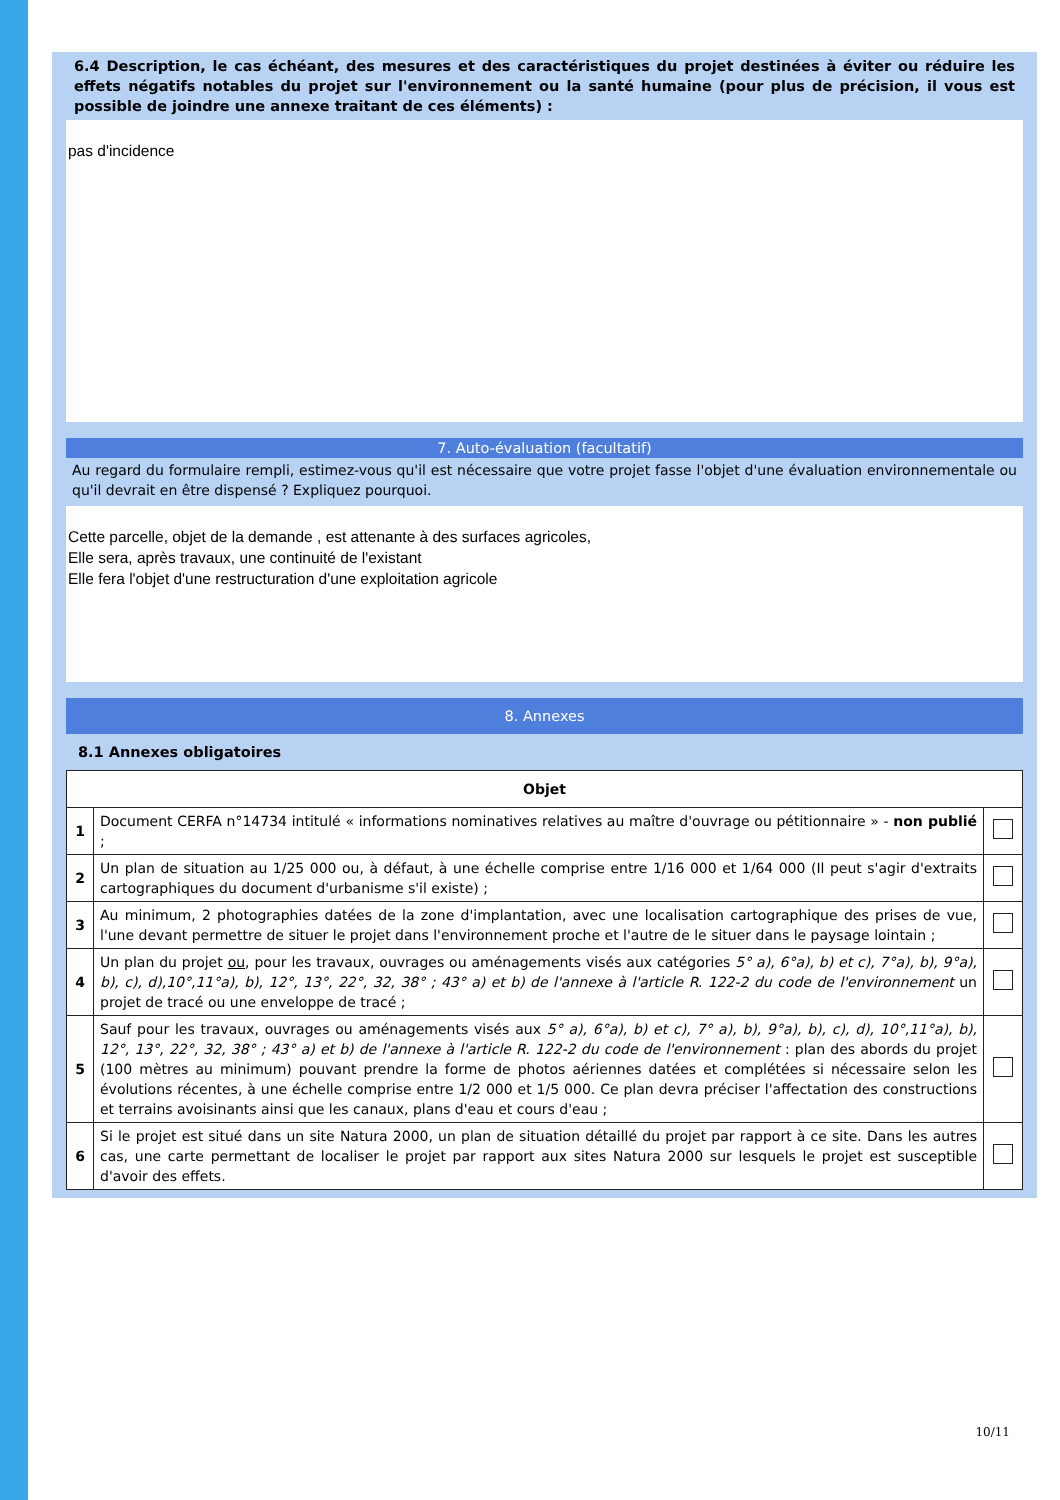6.4 Description, le cas échéant, des mesures et des caractéristiques du projet destinées à éviter ou réduire les effets négatifs notables du projet sur l'environnement ou la santé humaine (pour plus de précision, il vous est possible de joindre une annexe traitant de ces éléments) :
pas d'incidence
7. Auto-évaluation (facultatif)
Au regard du formulaire rempli, estimez-vous qu'il est nécessaire que votre projet fasse l'objet d'une évaluation environnementale ou qu'il devrait en être dispensé ? Expliquez pourquoi.
Cette parcelle, objet de la demande , est attenante à des surfaces agricoles,
Elle sera, après travaux, une continuité de l'existant
Elle fera l'objet d'une restructuration d'une exploitation agricole
8. Annexes
8.1 Annexes obligatoires
| Objet | | |
| --- | --- | --- |
| 1 | Document CERFA n°14734 intitulé « informations nominatives relatives au maître d'ouvrage ou pétitionnaire » - non publié ; | |
| 2 | Un plan de situation au 1/25 000 ou, à défaut, à une échelle comprise entre 1/16 000 et 1/64 000 (Il peut s'agir d'extraits cartographiques du document d'urbanisme s'il existe) ; | |
| 3 | Au minimum, 2 photographies datées de la zone d'implantation, avec une localisation cartographique des prises de vue, l'une devant permettre de situer le projet dans l'environnement proche et l'autre de le situer dans le paysage lointain ; | |
| 4 | Un plan du projet ou , pour les travaux, ouvrages ou aménagements visés aux catégories 5° a), 6°a), b) et c), 7°a), b), 9°a), b), c), d),10°,11°a), b), 12°, 13°, 22°, 32, 38° ; 43° a) et b) de l'annexe à l'article R. 122-2 du code de l'environnement un projet de tracé ou une enveloppe de tracé ; | |
| 5 | Sauf pour les travaux, ouvrages ou aménagements visés aux 5° a), 6°a), b) et c), 7° a), b), 9°a), b), c), d), 10°,11°a), b), 12°, 13°, 22°, 32, 38° ; 43° a) et b) de l'annexe à l'article R. 122-2 du code de l'environnement : plan des abords du projet (100 mètres au minimum) pouvant prendre la forme de photos aériennes datées et complétées si nécessaire selon les évolutions récentes, à une échelle comprise entre 1/2 000 et 1/5 000. Ce plan devra préciser l'affectation des constructions et terrains avoisinants ainsi que les canaux, plans d'eau et cours d'eau ; | |
| 6 | Si le projet est situé dans un site Natura 2000, un plan de situation détaillé du projet par rapport à ce site. Dans les autres cas, une carte permettant de localiser le projet par rapport aux sites Natura 2000 sur lesquels le projet est susceptible d'avoir des effets. | |
10/11